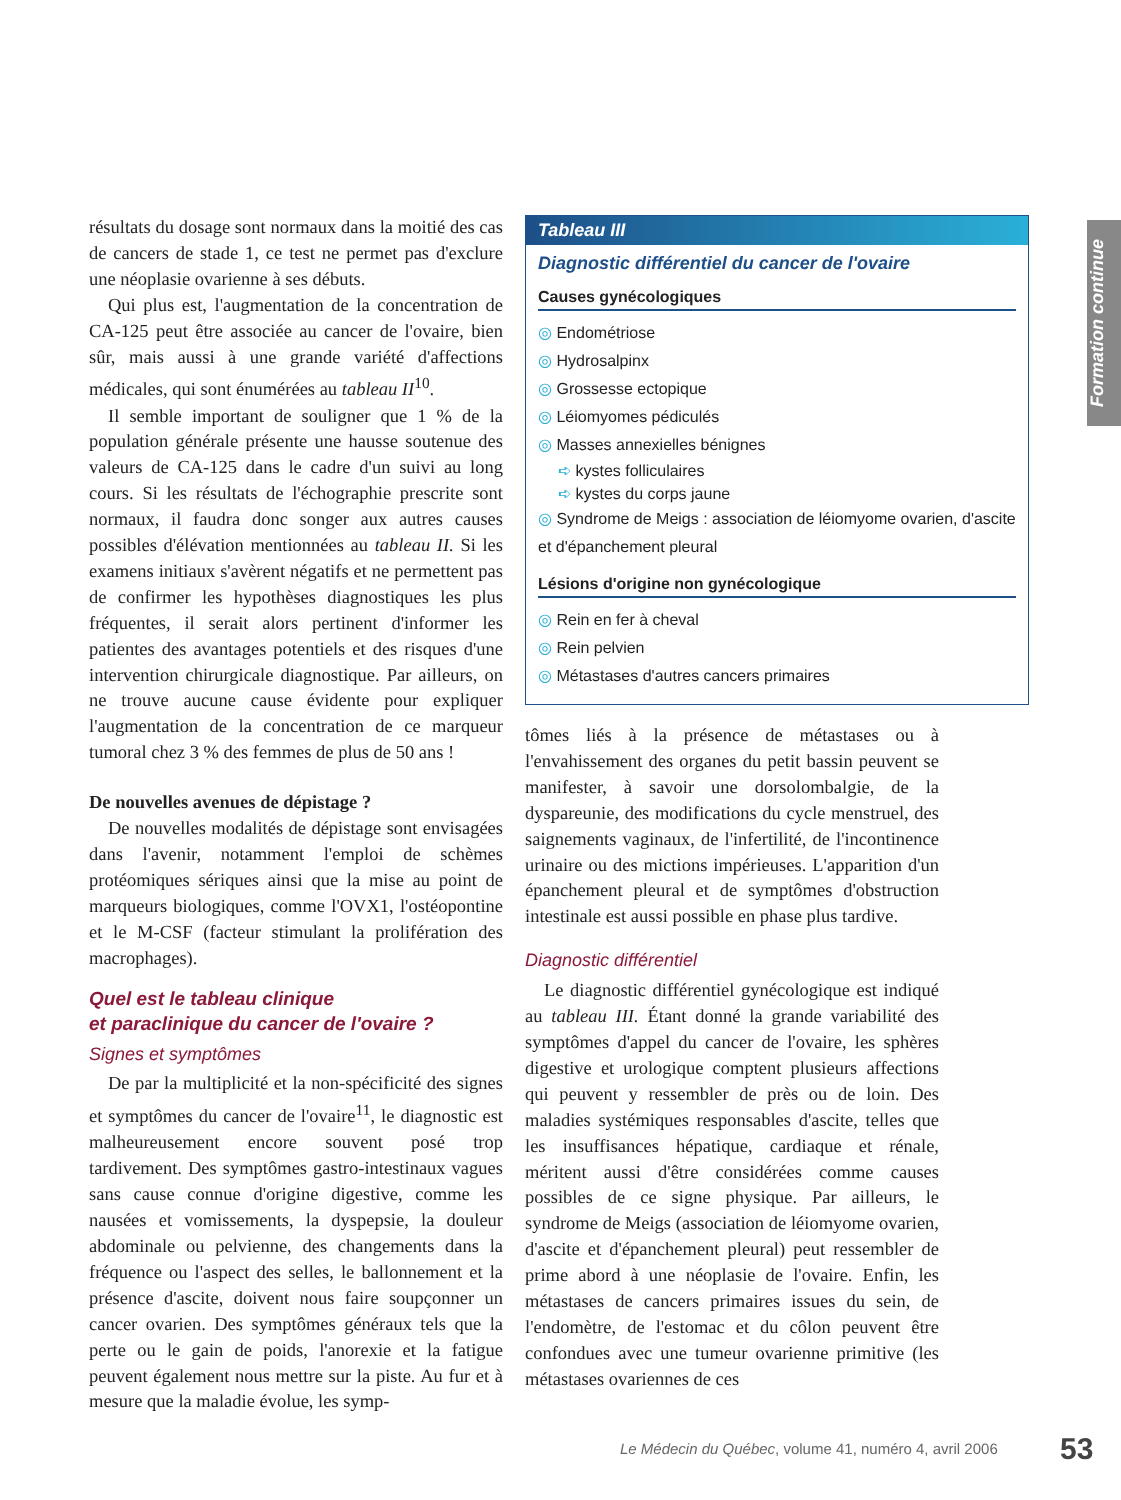Formation continue
résultats du dosage sont normaux dans la moitié des cas de cancers de stade 1, ce test ne permet pas d'exclure une néoplasie ovarienne à ses débuts.
Qui plus est, l'augmentation de la concentration de CA-125 peut être associée au cancer de l'ovaire, bien sûr, mais aussi à une grande variété d'affections médicales, qui sont énumérées au tableau II<sup>10</sup>.
Il semble important de souligner que 1 % de la population générale présente une hausse soutenue des valeurs de CA-125 dans le cadre d'un suivi au long cours. Si les résultats de l'échographie prescrite sont normaux, il faudra donc songer aux autres causes possibles d'élévation mentionnées au tableau II. Si les examens initiaux s'avèrent négatifs et ne permettent pas de confirmer les hypothèses diagnostiques les plus fréquentes, il serait alors pertinent d'informer les patientes des avantages potentiels et des risques d'une intervention chirurgicale diagnostique. Par ailleurs, on ne trouve aucune cause évidente pour expliquer l'augmentation de la concentration de ce marqueur tumoral chez 3 % des femmes de plus de 50 ans !
De nouvelles avenues de dépistage ?
De nouvelles modalités de dépistage sont envisagées dans l'avenir, notamment l'emploi de schèmes protéomiques sériques ainsi que la mise au point de marqueurs biologiques, comme l'OVX1, l'ostéopontine et le M-CSF (facteur stimulant la prolifération des macrophages).
Quel est le tableau clinique
et paraclinique du cancer de l'ovaire ?
Signes et symptômes
De par la multiplicité et la non-spécificité des signes et symptômes du cancer de l'ovaire<sup>11</sup>, le diagnostic est malheureusement encore souvent posé trop tardivement. Des symptômes gastro-intestinaux vagues sans cause connue d'origine digestive, comme les nausées et vomissements, la dyspepsie, la douleur abdominale ou pelvienne, des changements dans la fréquence ou l'aspect des selles, le ballonnement et la présence d'ascite, doivent nous faire soupçonner un cancer ovarien. Des symptômes généraux tels que la perte ou le gain de poids, l'anorexie et la fatigue peuvent également nous mettre sur la piste. Au fur et à mesure que la maladie évolue, les symp-
Tableau III
Diagnostic différentiel du cancer de l'ovaire
Causes gynécologiques
◎ Endométriose
◎ Hydrosalpinx
◎ Grossesse ectopique
◎ Léiomyomes pédiculés
◎ Masses annexielles bénignes
➪ kystes folliculaires
➪ kystes du corps jaune
◎ Syndrome de Meigs : association de léiomyome ovarien, d'ascite et d'épanchement pleural
Lésions d'origine non gynécologique
◎ Rein en fer à cheval
◎ Rein pelvien
◎ Métastases d'autres cancers primaires
tômes liés à la présence de métastases ou à l'envahissement des organes du petit bassin peuvent se manifester, à savoir une dorsolombalgie, de la dyspareunie, des modifications du cycle menstruel, des saignements vaginaux, de l'infertilité, de l'incontinence urinaire ou des mictions impérieuses. L'apparition d'un épanchement pleural et de symptômes d'obstruction intestinale est aussi possible en phase plus tardive.
Diagnostic différentiel
Le diagnostic différentiel gynécologique est indiqué au tableau III. Étant donné la grande variabilité des symptômes d'appel du cancer de l'ovaire, les sphères digestive et urologique comptent plusieurs affections qui peuvent y ressembler de près ou de loin. Des maladies systémiques responsables d'ascite, telles que les insuffisances hépatique, cardiaque et rénale, méritent aussi d'être considérées comme causes possibles de ce signe physique. Par ailleurs, le syndrome de Meigs (association de léiomyome ovarien, d'ascite et d'épanchement pleural) peut ressembler de prime abord à une néoplasie de l'ovaire. Enfin, les métastases de cancers primaires issues du sein, de l'endomètre, de l'estomac et du côlon peuvent être confondues avec une tumeur ovarienne primitive (les métastases ovariennes de ces
Le Médecin du Québec, volume 41, numéro 4, avril 2006
53